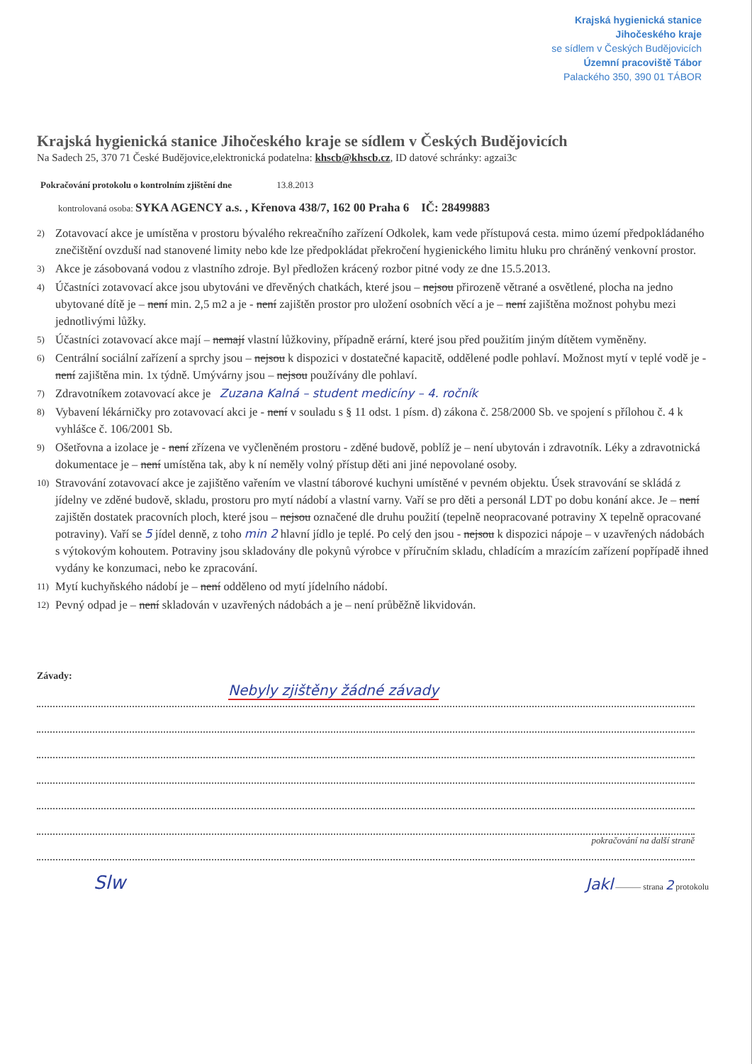Krajská hygienická stanice
Jihočeského kraje
se sídlem v Českých Budějovicích
Územní pracoviště Tábor
Palackého 350, 390 01 TÁBOR
Krajská hygienická stanice Jihočeského kraje se sídlem v Českých Budějovicích
Na Sadech 25, 370 71 České Budějovice,elektronická podatelna: khscb@khscb.cz, ID datové schránky: agzai3c
Pokračování protokolu o kontrolním zjištění dne 13.8.2013
kontrolovaná osoba: SYKA AGENCY a.s. , Křenova 438/7, 162 00 Praha 6 IČ: 28499883
2) Zotavovací akce je umístěna v prostoru bývalého rekreačního zařízení Odkolek, kam vede přístupová cesta. mimo území předpokládaného znečištění ovzduší nad stanovené limity nebo kde lze předpokládat překročení hygienického limitu hluku pro chráněný venkovní prostor.
3) Akce je zásobovaná vodou z vlastního zdroje. Byl předložen krácený rozbor pitné vody ze dne 15.5.2013.
4) Účastníci zotavovací akce jsou ubytováni ve dřevěných chatkách, které jsou – nejsou přirozeně větrané a osvětlené, plocha na jedno ubytované dítě je – není min. 2,5 m2 a je - není zajištěn prostor pro uložení osobních věcí a je – není zajištěna možnost pohybu mezi jednotlivými lůžky.
5) Účastníci zotavovací akce mají – nemají vlastní lůžkoviny, případně erární, které jsou před použitím jiným dítětem vyměněny.
6) Centrální sociální zařízení a sprchy jsou – nejsou k dispozici v dostatečné kapacitě, oddělené podle pohlaví. Možnost mytí v teplé vodě je - není zajištěna min. 1x týdně. Umývárny jsou – nejsou používány dle pohlaví.
7) Zdravotníkem zotavovací akce je Zuzana Kalná – student medicíny – 4. ročník
8) Vybavení lékárničky pro zotavovací akci je - není v souladu s § 11 odst. 1 písm. d) zákona č. 258/2000 Sb. ve spojení s přílohou č. 4 k vyhlášce č. 106/2001 Sb.
9) Ošetřovna a izolace je - není zřízena ve vyčleněném prostoru - zděné budově, poblíž je – není ubytován i zdravotník. Léky a zdravotnická dokumentace je – není umístěna tak, aby k ní neměly volný přístup děti ani jiné nepovolané osoby.
10) Stravování zotavovací akce je zajištěno vařením ve vlastní táborové kuchyni umístěné v pevném objektu. Úsek stravování se skládá z jídelny ve zděné budově, skladu, prostoru pro mytí nádobí a vlastní varny. Vaří se pro děti a personál LDT po dobu konání akce. Je – není zajištěn dostatek pracovních ploch, které jsou – nejsou označené dle druhu použití (tepelně neopracované potraviny X tepelně opracované potraviny). Vaří se 5 jídel denně, z toho min 2 hlavní jídlo je teplé. Po celý den jsou - nejsou k dispozici nápoje – v uzavřených nádobách s výtokovým kohoutem. Potraviny jsou skladovány dle pokynů výrobce v příručním skladu, chladícím a mrazícím zařízení popřípadě ihned vydány ke konzumaci, nebo ke zpracování.
11) Mytí kuchyňského nádobí je – není odděleno od mytí jídelního nádobí.
12) Pevný odpad je – není skladován v uzavřených nádobách a je – není průběžně likvidován.
Závady:
Nebyly zjištěny žádné závady
pokračování na další straně
Slw Jakl ——— strana 2 protokolu